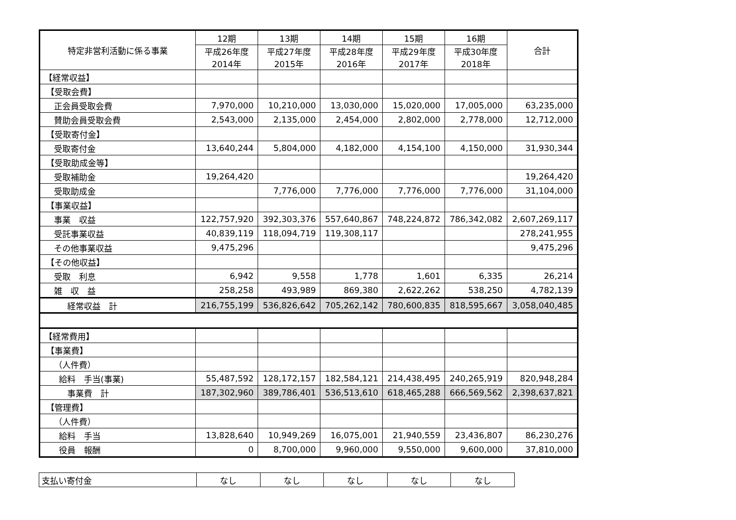| 特定非営利活動に係る事業 | 12期 | 13期 | 14期 | 15期 | 16期 | 合計 |
| --- | --- | --- | --- | --- | --- | --- |
| | 平成26年度 2014年 | 平成27年度 2015年 | 平成28年度 2016年 | 平成29年度 2017年 | 平成30年度 2018年 | |
| 【経常収益】 | | | | | | |
| 【受取会費】 | | | | | | |
| 正会員受取会費 | 7,970,000 | 10,210,000 | 13,030,000 | 15,020,000 | 17,005,000 | 63,235,000 |
| 賛助会員受取会費 | 2,543,000 | 2,135,000 | 2,454,000 | 2,802,000 | 2,778,000 | 12,712,000 |
| 【受取寄付金】 | | | | | | |
| 受取寄付金 | 13,640,244 | 5,804,000 | 4,182,000 | 4,154,100 | 4,150,000 | 31,930,344 |
| 【受取助成金等】 | | | | | | |
| 受取補助金 | 19,264,420 | | | | | 19,264,420 |
| 受取助成金 | | 7,776,000 | 7,776,000 | 7,776,000 | 7,776,000 | 31,104,000 |
| 【事業収益】 | | | | | | |
| 事業 収益 | 122,757,920 | 392,303,376 | 557,640,867 | 748,224,872 | 786,342,082 | 2,607,269,117 |
| 受託事業収益 | 40,839,119 | 118,094,719 | 119,308,117 | | | 278,241,955 |
| その他事業収益 | 9,475,296 | | | | | 9,475,296 |
| 【その他収益】 | | | | | | |
| 受取 利息 | 6,942 | 9,558 | 1,778 | 1,601 | 6,335 | 26,214 |
| 雑 収 益 | 258,258 | 493,989 | 869,380 | 2,622,262 | 538,250 | 4,782,139 |
| 経常収益 計 | 216,755,199 | 536,826,642 | 705,262,142 | 780,600,835 | 818,595,667 | 3,058,040,485 |
| 【経常費用】 | | | | | | |
| 【事業費】 | | | | | | |
| （人件費） | | | | | | |
| 給料 手当(事業) | 55,487,592 | 128,172,157 | 182,584,121 | 214,438,495 | 240,265,919 | 820,948,284 |
| 事業費 計 | 187,302,960 | 389,786,401 | 536,513,610 | 618,465,288 | 666,569,562 | 2,398,637,821 |
| 【管理費】 | | | | | | |
| （人件費） | | | | | | |
| 給料 手当 | 13,828,640 | 10,949,269 | 16,075,001 | 21,940,559 | 23,436,807 | 86,230,276 |
| 役員 報酬 | 0 | 8,700,000 | 9,960,000 | 9,550,000 | 9,600,000 | 37,810,000 |
| 支払い寄付金 | なし | なし | なし | なし | なし |